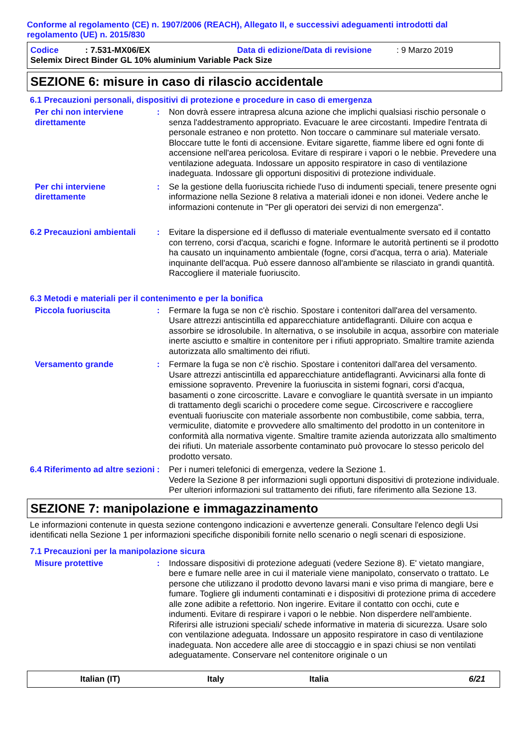Conforme al regolamento (CE) n. 1907/2006 (REACH), Allegato II, e successivi adeguamenti introdotti dal regolamento (UE) n. 2015/830
Codice: 7.531-MX06/EX Data di edizione/Data di revisione: 9 Marzo 2019
Selemix Direct Binder GL 10% aluminium Variable Pack Size
SEZIONE 6: misure in caso di rilascio accidentale
6.1 Precauzioni personali, dispositivi di protezione e procedure in caso di emergenza
Per chi non interviene direttamente
: Non dovrà essere intrapresa alcuna azione che implichi qualsiasi rischio personale o senza l'addestramento appropriato. Evacuare le aree circostanti. Impedire l'entrata di personale estraneo e non protetto. Non toccare o camminare sul materiale versato. Bloccare tutte le fonti di accensione. Evitare sigarette, fiamme libere ed ogni fonte di accensione nell'area pericolosa. Evitare di respirare i vapori o le nebbie. Prevedere una ventilazione adeguata. Indossare un apposito respiratore in caso di ventilazione inadeguata. Indossare gli opportuni dispositivi di protezione individuale.
Per chi interviene direttamente
: Se la gestione della fuoriuscita richiede l'uso di indumenti speciali, tenere presente ogni informazione nella Sezione 8 relativa a materiali idonei e non idonei. Vedere anche le informazioni contenute in "Per gli operatori dei servizi di non emergenza".
6.2 Precauzioni ambientali
: Evitare la dispersione ed il deflusso di materiale eventualmente sversato ed il contatto con terreno, corsi d'acqua, scarichi e fogne. Informare le autorità pertinenti se il prodotto ha causato un inquinamento ambientale (fogne, corsi d'acqua, terra o aria). Materiale inquinante dell'acqua. Può essere dannoso all'ambiente se rilasciato in grandi quantità. Raccogliere il materiale fuoriuscito.
6.3 Metodi e materiali per il contenimento e per la bonifica
Piccola fuoriuscita : Fermare la fuga se non c'è rischio. Spostare i contenitori dall'area del versamento. Usare attrezzi antiscintilla ed apparecchiature antideflagranti. Diluire con acqua e assorbire se idrosolubile. In alternativa, o se insolubile in acqua, assorbire con materiale inerte asciutto e smaltire in contenitore per i rifiuti appropriato. Smaltire tramite azienda autorizzata allo smaltimento dei rifiuti.
Versamento grande : Fermare la fuga se non c'è rischio. Spostare i contenitori dall'area del versamento. Usare attrezzi antiscintilla ed apparecchiature antideflagranti. Avvicinarsi alla fonte di emissione sopravento. Prevenire la fuoriuscita in sistemi fognari, corsi d'acqua, basamenti o zone circoscritte. Lavare e convogliare le quantità sversate in un impianto di trattamento degli scarichi o procedere come segue. Circoscrivere e raccogliere eventuali fuoriuscite con materiale assorbente non combustibile, come sabbia, terra, vermiculite, diatomite e provvedere allo smaltimento del prodotto in un contenitore in conformità alla normativa vigente. Smaltire tramite azienda autorizzata allo smaltimento dei rifiuti. Un materiale assorbente contaminato può provocare lo stesso pericolo del prodotto versato.
6.4 Riferimento ad altre sezioni
: Per i numeri telefonici di emergenza, vedere la Sezione 1.
Vedere la Sezione 8 per informazioni sugli opportuni dispositivi di protezione individuale.
Per ulteriori informazioni sul trattamento dei rifiuti, fare riferimento alla Sezione 13.
SEZIONE 7: manipolazione e immagazzinamento
Le informazioni contenute in questa sezione contengono indicazioni e avvertenze generali. Consultare l'elenco degli Usi identificati nella Sezione 1 per informazioni specifiche disponibili fornite nello scenario o negli scenari di esposizione.
7.1 Precauzioni per la manipolazione sicura
Misure protettive : Indossare dispositivi di protezione adeguati (vedere Sezione 8). E' vietato mangiare, bere e fumare nelle aree in cui il materiale viene manipolato, conservato o trattato. Le persone che utilizzano il prodotto devono lavarsi mani e viso prima di mangiare, bere e fumare. Togliere gli indumenti contaminati e i dispositivi di protezione prima di accedere alle zone adibite a refettorio. Non ingerire. Evitare il contatto con occhi, cute e indumenti. Evitare di respirare i vapori o le nebbie. Non disperdere nell'ambiente. Riferirsi alle istruzioni speciali/ schede informative in materia di sicurezza. Usare solo con ventilazione adeguata. Indossare un apposito respiratore in caso di ventilazione inadeguata. Non accedere alle aree di stoccaggio e in spazi chiusi se non ventilati adeguatamente. Conservare nel contenitore originale o un
Italian (IT) Italy Italia 6/21